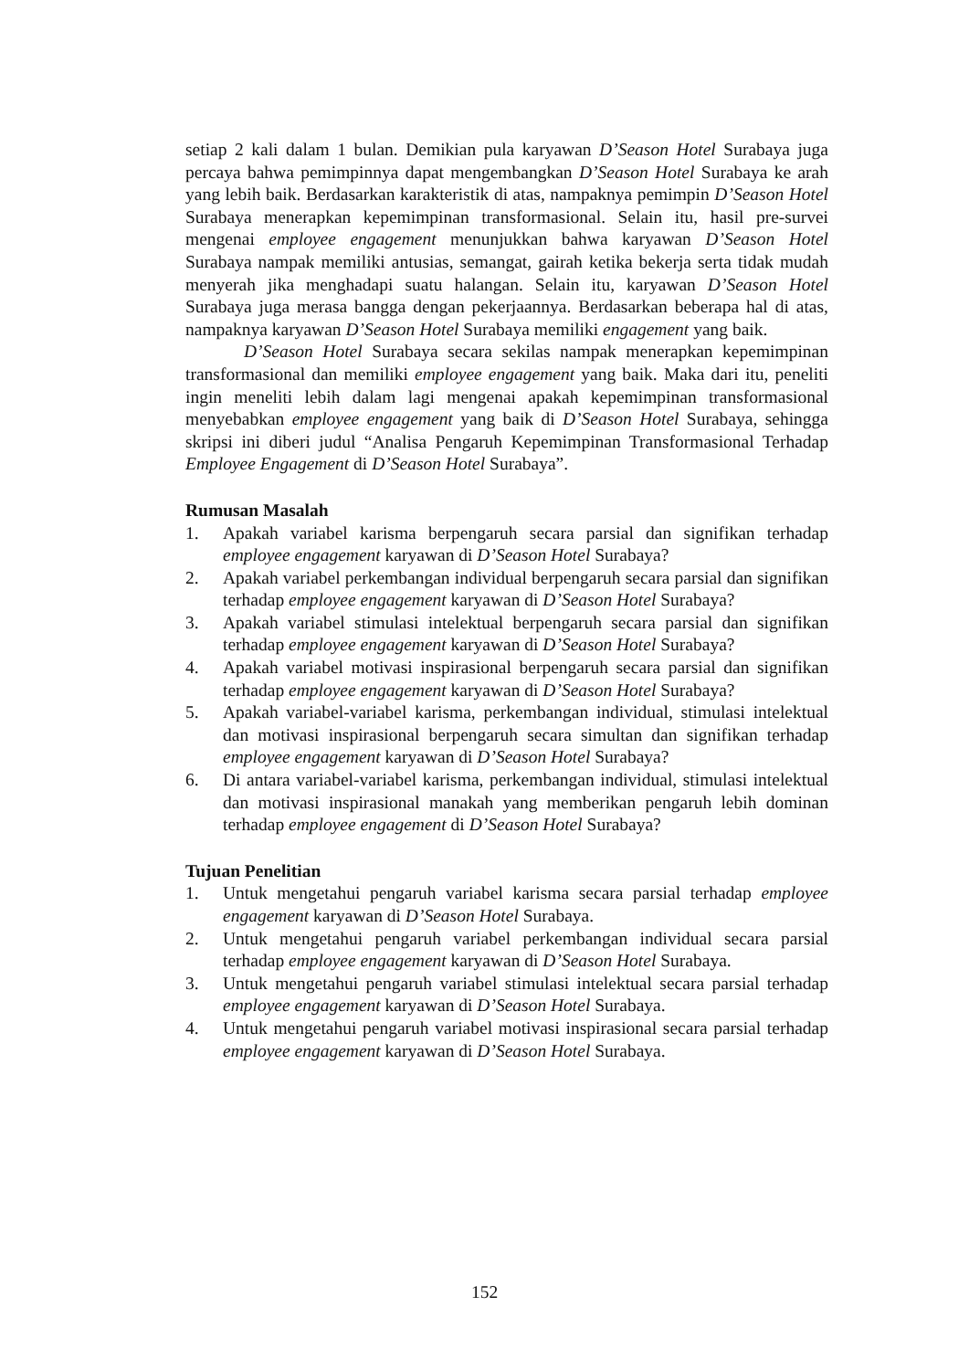setiap 2 kali dalam 1 bulan. Demikian pula karyawan D’Season Hotel Surabaya juga percaya bahwa pemimpinnya dapat mengembangkan D’Season Hotel Surabaya ke arah yang lebih baik. Berdasarkan karakteristik di atas, nampaknya pemimpin D’Season Hotel Surabaya menerapkan kepemimpinan transformasional. Selain itu, hasil pre-survei mengenai employee engagement menunjukkan bahwa karyawan D’Season Hotel Surabaya nampak memiliki antusias, semangat, gairah ketika bekerja serta tidak mudah menyerah jika menghadapi suatu halangan. Selain itu, karyawan D’Season Hotel Surabaya juga merasa bangga dengan pekerjaannya. Berdasarkan beberapa hal di atas, nampaknya karyawan D’Season Hotel Surabaya memiliki engagement yang baik.
D’Season Hotel Surabaya secara sekilas nampak menerapkan kepemimpinan transformasional dan memiliki employee engagement yang baik. Maka dari itu, peneliti ingin meneliti lebih dalam lagi mengenai apakah kepemimpinan transformasional menyebabkan employee engagement yang baik di D’Season Hotel Surabaya, sehingga skripsi ini diberi judul “Analisa Pengaruh Kepemimpinan Transformasional Terhadap Employee Engagement di D’Season Hotel Surabaya”.
Rumusan Masalah
1. Apakah variabel karisma berpengaruh secara parsial dan signifikan terhadap employee engagement karyawan di D’Season Hotel Surabaya?
2. Apakah variabel perkembangan individual berpengaruh secara parsial dan signifikan terhadap employee engagement karyawan di D’Season Hotel Surabaya?
3. Apakah variabel stimulasi intelektual berpengaruh secara parsial dan signifikan terhadap employee engagement karyawan di D’Season Hotel Surabaya?
4. Apakah variabel motivasi inspirasional berpengaruh secara parsial dan signifikan terhadap employee engagement karyawan di D’Season Hotel Surabaya?
5. Apakah variabel-variabel karisma, perkembangan individual, stimulasi intelektual dan motivasi inspirasional berpengaruh secara simultan dan signifikan terhadap employee engagement karyawan di D’Season Hotel Surabaya?
6. Di antara variabel-variabel karisma, perkembangan individual, stimulasi intelektual dan motivasi inspirasional manakah yang memberikan pengaruh lebih dominan terhadap employee engagement di D’Season Hotel Surabaya?
Tujuan Penelitian
1. Untuk mengetahui pengaruh variabel karisma secara parsial terhadap employee engagement karyawan di D’Season Hotel Surabaya.
2. Untuk mengetahui pengaruh variabel perkembangan individual secara parsial terhadap employee engagement karyawan di D’Season Hotel Surabaya.
3. Untuk mengetahui pengaruh variabel stimulasi intelektual secara parsial terhadap employee engagement karyawan di D’Season Hotel Surabaya.
4. Untuk mengetahui pengaruh variabel motivasi inspirasional secara parsial terhadap employee engagement karyawan di D’Season Hotel Surabaya.
152